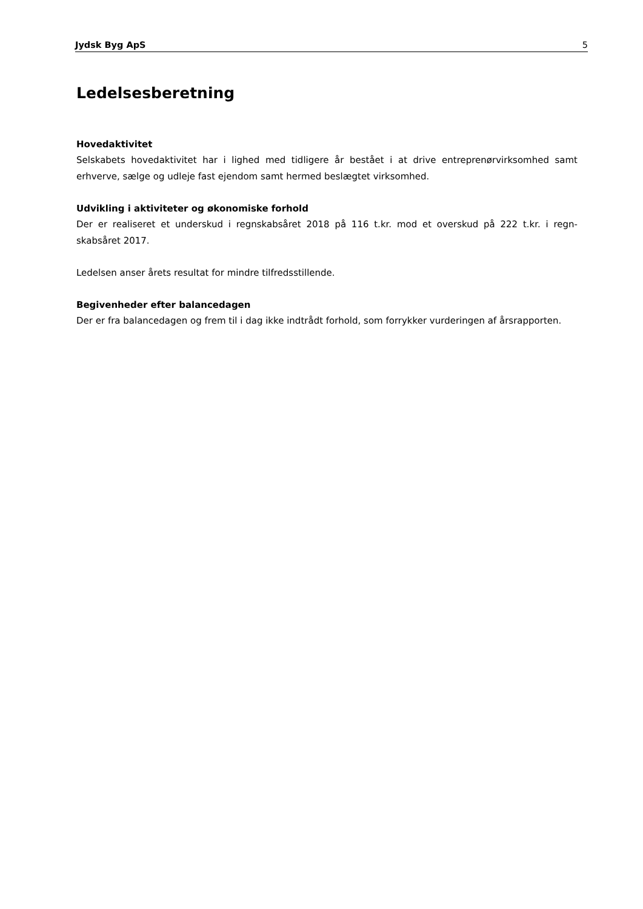Jydsk Byg ApS 5
Ledelsesberetning
Hovedaktivitet
Selskabets hovedaktivitet har i lighed med tidligere år bestået i at drive entreprenørvirksomhed samt erhverve, sælge og udleje fast ejendom samt hermed beslægtet virksomhed.
Udvikling i aktiviteter og økonomiske forhold
Der er realiseret et underskud i regnskabsåret 2018 på 116 t.kr. mod et overskud på 222 t.kr. i regn-skabsåret 2017.
Ledelsen anser årets resultat for mindre tilfredsstillende.
Begivenheder efter balancedagen
Der er fra balancedagen og frem til i dag ikke indtrådt forhold, som forrykker vurderingen af årsrapporten.